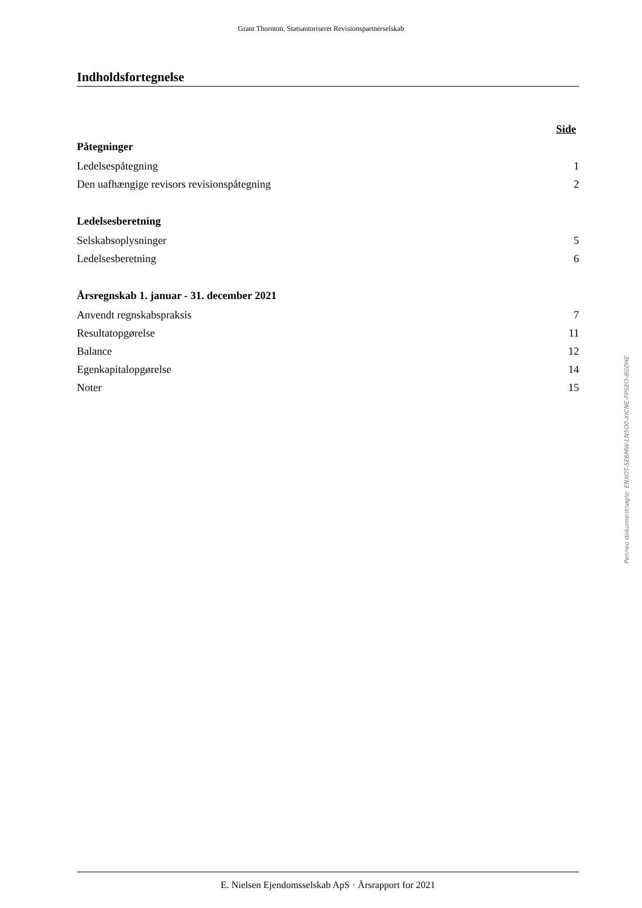Grant Thornton, Statsautoriseret Revisionspartnerselskab
Indholdsfortegnelse
Side
Påtegninger
Ledelsespåtegning 1
Den uafhængige revisors revisionspåtegning 2
Ledelsesberetning
Selskabsoplysninger 5
Ledelsesberetning 6
Årsregnskab 1. januar - 31. december 2021
Anvendt regnskabspraksis 7
Resultatopgørelse 11
Balance 12
Egenkapitalopgørelse 14
Noter 15
Penneo dokumentnøgle: ENXOT-SE6MW-LN5O0-XICNE-FPSEO-8G0HE
E. Nielsen Ejendomsselskab ApS · Årsrapport for 2021